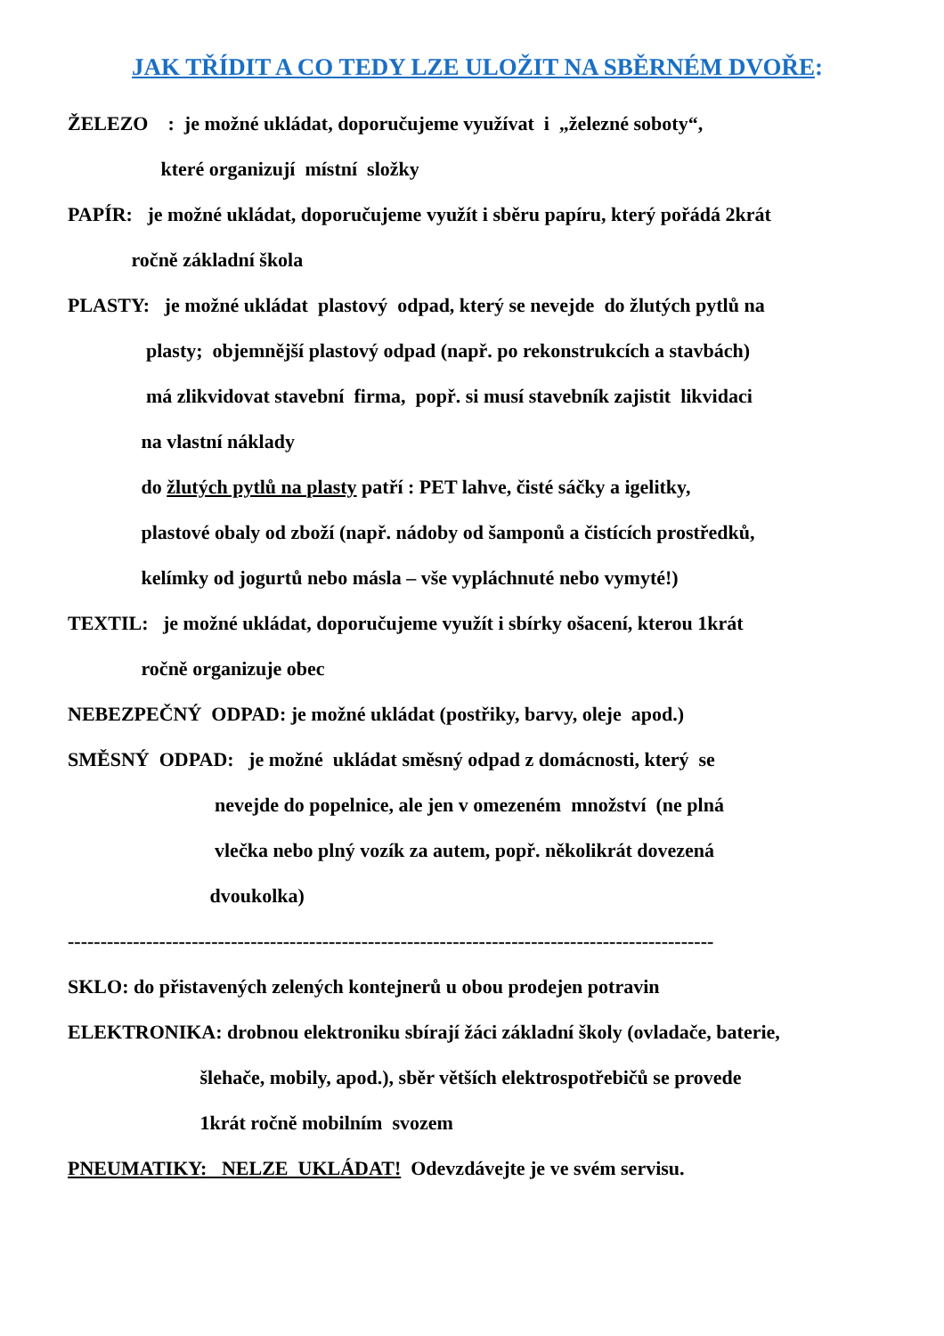JAK TŘÍDIT A CO TEDY LZE ULOŽIT NA SBĚRNÉM DVOŘE:
ŽELEZO : je možné ukládat, doporučujeme využívat i „železné soboty“,
které organizují místní složky
PAPÍR: je možné ukládat, doporučujeme využít i sběru papíru, který pořádá 2krát
ročně základní škola
PLASTY: je možné ukládat plastový odpad, který se nevejde do žlutých pytlů na
plasty; objemnější plastový odpad (např. po rekonstrukcích a stavbách)
má zlikvidovat stavební firma, popř. si musí stavebník zajistit likvidaci
na vlastní náklady
do žlutých pytlů na plasty patří : PET lahve, čisté sáčky a igelitky,
plastové obaly od zboží (např. nádoby od šamponů a čistících prostředků,
kelímky od jogurtů nebo másla – vše vypláchnuté nebo vymyté!)
TEXTIL: je možné ukládat, doporučujeme využít i sbírky ošacení, kterou 1krát
ročně organizuje obec
NEBEZPEČNÝ ODPAD: je možné ukládat (postřiky, barvy, oleje apod.)
SMĚSNÝ ODPAD: je možné ukládat směsný odpad z domácnosti, který se
nevejde do popelnice, ale jen v omezeném množství (ne plná
vlečka nebo plný vozík za autem, popř. několikrát dovezená
dvoukolka)
---------------------------------------------------------------------------------------------------
SKLO: do přistavených zelených kontejnerů u obou prodejen potravin
ELEKTRONIKA: drobnou elektroniku sbírají žáci základní školy (ovladače, baterie,
šlehače, mobily, apod.), sběr větších elektrospotřebičů se provede
1krát ročně mobilním svozem
PNEUMATIKY: NELZE UKLÁDAT! Odevzdávejte je ve svém servisu.